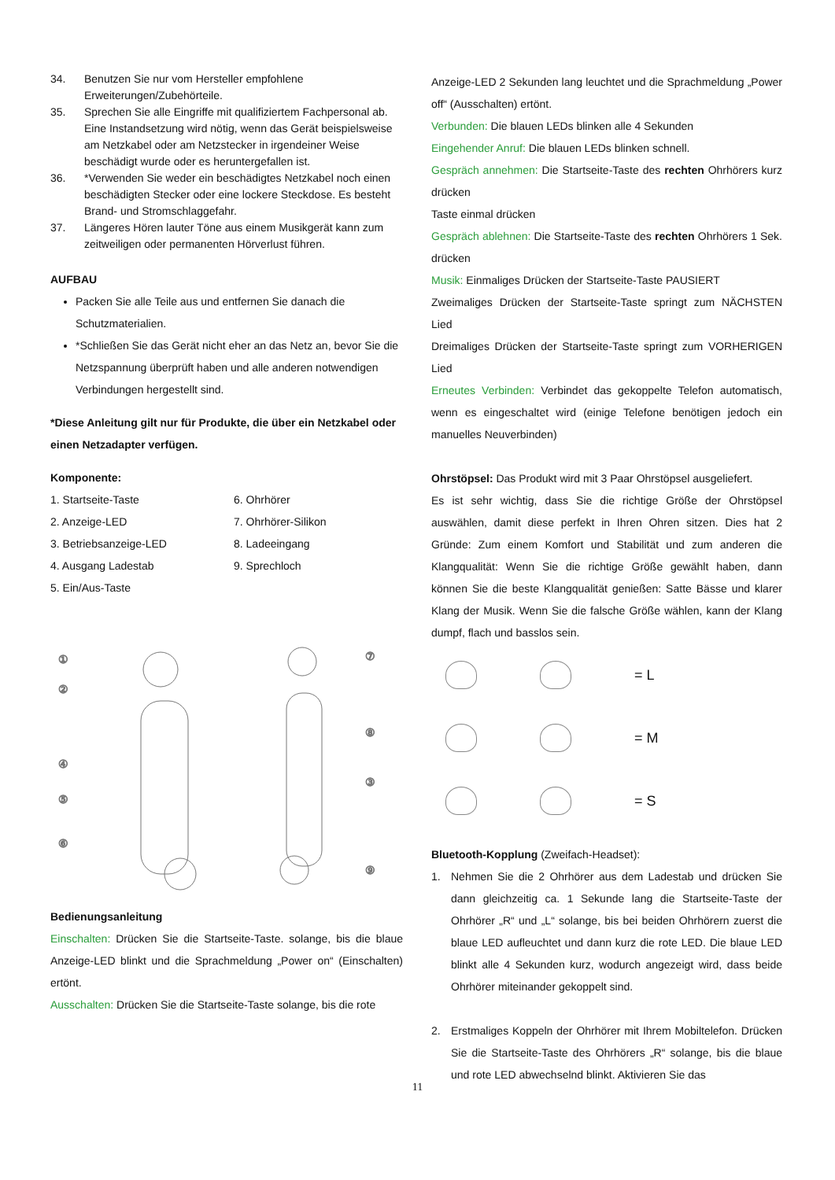34. Benutzen Sie nur vom Hersteller empfohlene Erweiterungen/Zubehörteile.
35. Sprechen Sie alle Eingriffe mit qualifiziertem Fachpersonal ab. Eine Instandsetzung wird nötig, wenn das Gerät beispielsweise am Netzkabel oder am Netzstecker in irgendeiner Weise beschädigt wurde oder es heruntergefallen ist.
36. *Verwenden Sie weder ein beschädigtes Netzkabel noch einen beschädigten Stecker oder eine lockere Steckdose. Es besteht Brand- und Stromschlaggefahr.
37. Längeres Hören lauter Töne aus einem Musikgerät kann zum zeitweiligen oder permanenten Hörverlust führen.
AUFBAU
Packen Sie alle Teile aus und entfernen Sie danach die Schutzmaterialien.
*Schließen Sie das Gerät nicht eher an das Netz an, bevor Sie die Netzspannung überprüft haben und alle anderen notwendigen Verbindungen hergestellt sind.
*Diese Anleitung gilt nur für Produkte, die über ein Netzkabel oder einen Netzadapter verfügen.
Komponente:
1. Startseite-Taste
6. Ohrhörer
2. Anzeige-LED
7. Ohrhörer-Silikon
3. Betriebsanzeige-LED
8. Ladeeingang
4. Ausgang Ladestab
9. Sprechloch
5. Ein/Aus-Taste
①
②
④
⑤
⑥
⑦
⑧
③
⑨
Bedienungsanleitung
Einschalten: Drücken Sie die Startseite-Taste. solange, bis die blaue Anzeige-LED blinkt und die Sprachmeldung „Power on“ (Einschalten) ertönt.
Ausschalten: Drücken Sie die Startseite-Taste solange, bis die rote
Anzeige-LED 2 Sekunden lang leuchtet und die Sprachmeldung „Power off“ (Ausschalten) ertönt.
Verbunden: Die blauen LEDs blinken alle 4 Sekunden
Eingehender Anruf: Die blauen LEDs blinken schnell.
Gespräch annehmen: Die Startseite-Taste des rechten Ohrhörers kurz drücken
Taste einmal drücken
Gespräch ablehnen: Die Startseite-Taste des rechten Ohrhörers 1 Sek. drücken
Musik: Einmaliges Drücken der Startseite-Taste PAUSIERT
Zweimaliges Drücken der Startseite-Taste springt zum NÄCHSTEN Lied
Dreimaliges Drücken der Startseite-Taste springt zum VORHERIGEN Lied
Erneutes Verbinden: Verbindet das gekoppelte Telefon automatisch, wenn es eingeschaltet wird (einige Telefone benötigen jedoch ein manuelles Neuverbinden)
Ohrstöpsel: Das Produkt wird mit 3 Paar Ohrstöpsel ausgeliefert.
Es ist sehr wichtig, dass Sie die richtige Größe der Ohrstöpsel auswählen, damit diese perfekt in Ihren Ohren sitzen. Dies hat 2 Gründe: Zum einem Komfort und Stabilität und zum anderen die Klangqualität: Wenn Sie die richtige Größe gewählt haben, dann können Sie die beste Klangqualität genießen: Satte Bässe und klarer Klang der Musik. Wenn Sie die falsche Größe wählen, kann der Klang dumpf, flach und basslos sein.
= L
= M
= S
Bluetooth-Kopplung (Zweifach-Headset):
1. Nehmen Sie die 2 Ohrhörer aus dem Ladestab und drücken Sie dann gleichzeitig ca. 1 Sekunde lang die Startseite-Taste der Ohrhörer „R“ und „L“ solange, bis bei beiden Ohrhörern zuerst die blaue LED aufleuchtet und dann kurz die rote LED. Die blaue LED blinkt alle 4 Sekunden kurz, wodurch angezeigt wird, dass beide Ohrhörer miteinander gekoppelt sind.
2. Erstmaliges Koppeln der Ohrhörer mit Ihrem Mobiltelefon. Drücken Sie die Startseite-Taste des Ohrhörers „R“ solange, bis die blaue und rote LED abwechselnd blinkt. Aktivieren Sie das
11